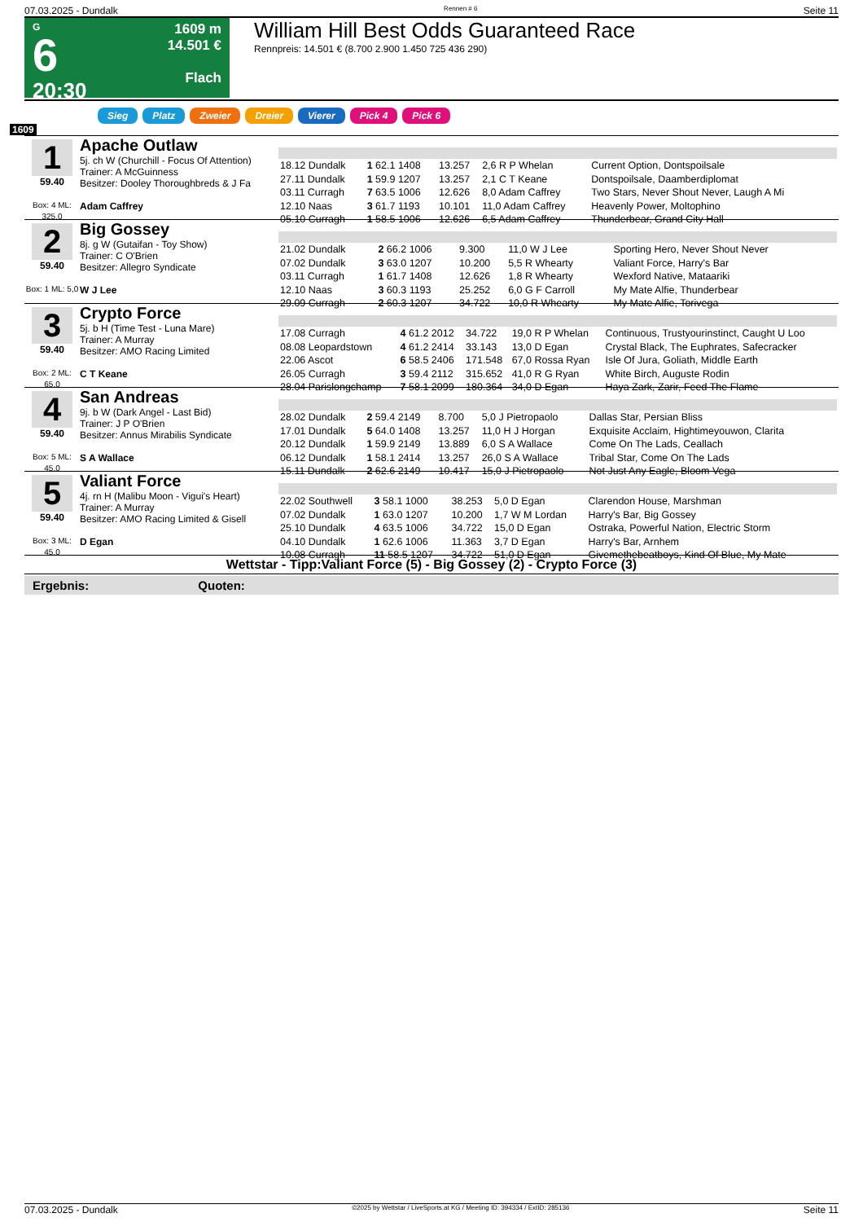07.03.2025 - Dundalk Rennen # 6 Seite 11
G
6
20:30
1609 m
14.501 €
Flach
William Hill Best Odds Guaranteed Race
Rennpreis: 14.501 € (8.700 2.900 1.450 725 436 290)
Sieg Platz Zweier Dreier Vierer Pick 4 Pick 6
1609
1
59.40
Box: 4 ML: 325,0
Apache Outlaw
5j. ch W (Churchill - Focus Of Attention)
Trainer: A McGuinness
Besitzer: Dooley Thoroughbreds & J Fa
Adam Caffrey
| 18.12 Dundalk | 1 62.1 1408 | 13.257 | 2,6 R P Whelan | Current Option, Dontspoilsale |
| 27.11 Dundalk | 1 59.9 1207 | 13.257 | 2,1 C T Keane | Dontspoilsale, Daamberdiplomat |
| 03.11 Curragh | 7 63.5 1006 | 12.626 | 8,0 Adam Caffrey | Two Stars, Never Shout Never, Laugh A Mi |
| 12.10 Naas | 3 61.7 1193 | 10.101 | 11,0 Adam Caffrey | Heavenly Power, Moltophino |
| 05.10 Curragh | 1 58.5 1006 | 12.626 | 6,5 Adam Caffrey | Thunderbear, Grand City Hall |
2
59.40
Box: 1 ML: 5,0
Big Gossey
8j. g W (Gutaifan - Toy Show)
Trainer: C O'Brien
Besitzer: Allegro Syndicate
W J Lee
| 21.02 Dundalk | 2 66.2 1006 | 9.300 | 11,0 W J Lee | Sporting Hero, Never Shout Never |
| 07.02 Dundalk | 3 63.0 1207 | 10.200 | 5,5 R Whearty | Valiant Force, Harry's Bar |
| 03.11 Curragh | 1 61.7 1408 | 12.626 | 1,8 R Whearty | Wexford Native, Mataariki |
| 12.10 Naas | 3 60.3 1193 | 25.252 | 6,0 G F Carroll | My Mate Alfie, Thunderbear |
| 29.09 Curragh | 2 60.3 1207 | 34.722 | 10,0 R Whearty | My Mate Alfie, Torivega |
3
59.40
Box: 2 ML: 65,0
Crypto Force
5j. b H (Time Test - Luna Mare)
Trainer: A Murray
Besitzer: AMO Racing Limited
C T Keane
| 17.08 Curragh | 4 61.2 2012 | 34.722 | 19,0 R P Whelan | Continuous, Trustyourinstinct, Caught U Loo |
| 08.08 Leopardstown | 4 61.2 2414 | 33.143 | 13,0 D Egan | Crystal Black, The Euphrates, Safecracker |
| 22.06 Ascot | 6 58.5 2406 | 171.548 | 67,0 Rossa Ryan | Isle Of Jura, Goliath, Middle Earth |
| 26.05 Curragh | 3 59.4 2112 | 315.652 | 41,0 R G Ryan | White Birch, Auguste Rodin |
| 28.04 Parislongchamp | 7 58.1 2099 | 180.364 | 34,0 D Egan | Haya Zark, Zarir, Feed The Flame |
4
59.40
Box: 5 ML: 45,0
San Andreas
9j. b W (Dark Angel - Last Bid)
Trainer: J P O'Brien
Besitzer: Annus Mirabilis Syndicate
S A Wallace
| 28.02 Dundalk | 2 59.4 2149 | 8.700 | 5,0 J Pietropaolo | Dallas Star, Persian Bliss |
| 17.01 Dundalk | 5 64.0 1408 | 13.257 | 11,0 H J Horgan | Exquisite Acclaim, Hightimeyouwon, Clarita |
| 20.12 Dundalk | 1 59.9 2149 | 13.889 | 6,0 S A Wallace | Come On The Lads, Ceallach |
| 06.12 Dundalk | 1 58.1 2414 | 13.257 | 26,0 S A Wallace | Tribal Star, Come On The Lads |
| 15.11 Dundalk | 2 62.6 2149 | 10.417 | 15,0 J Pietropaolo | Not Just Any Eagle, Bloom Vega |
5
59.40
Box: 3 ML: 45,0
Valiant Force
4j. rn H (Malibu Moon - Vigui's Heart)
Trainer: A Murray
Besitzer: AMO Racing Limited & Gisell
D Egan
| 22.02 Southwell | 3 58.1 1000 | 38.253 | 5,0 D Egan | Clarendon House, Marshman |
| 07.02 Dundalk | 1 63.0 1207 | 10.200 | 1,7 W M Lordan | Harry's Bar, Big Gossey |
| 25.10 Dundalk | 4 63.5 1006 | 34.722 | 15,0 D Egan | Ostraka, Powerful Nation, Electric Storm |
| 04.10 Dundalk | 1 62.6 1006 | 11.363 | 3,7 D Egan | Harry's Bar, Arnhem |
| 10.08 Curragh | 11 58.5 1207 | 34.722 | 51,0 D Egan | Givemethebeatboys, Kind Of Blue, My Mate |
Wettstar - Tipp:Valiant Force (5) - Big Gossey (2) - Crypto Force (3)
Ergebnis: Quoten:
07.03.2025 - Dundalk ©2025 by Wettstar / LiveSports.at KG / Meeting ID: 394334 / ExtID: 285136 Seite 11